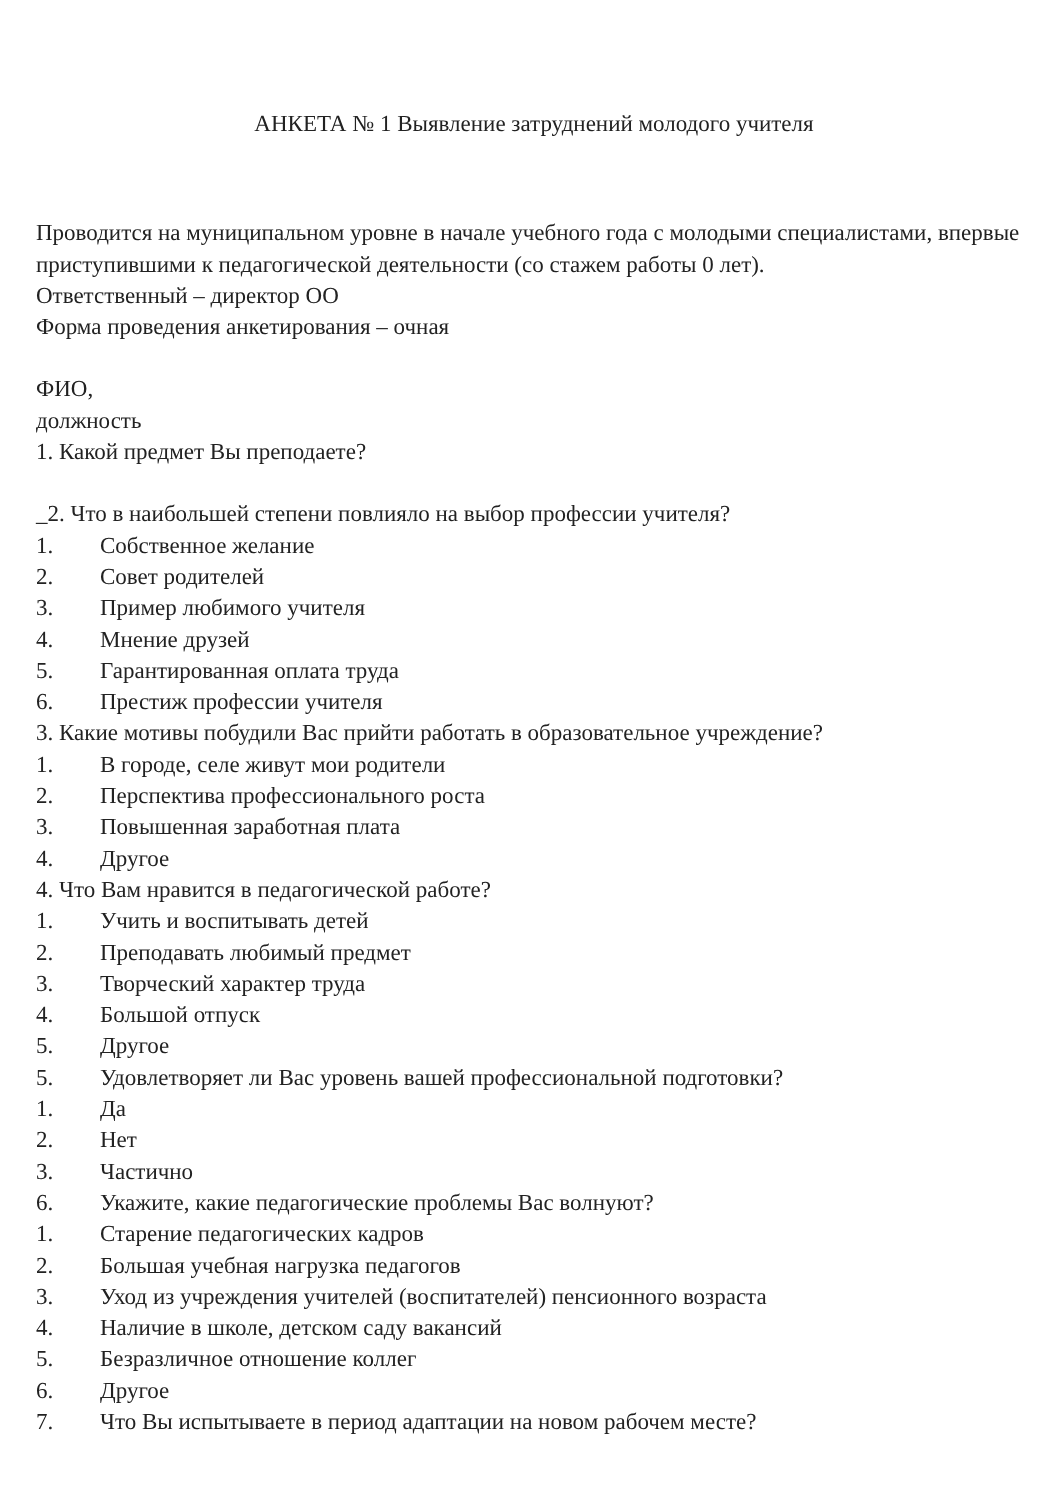АНКЕТА № 1 Выявление затруднений молодого учителя
Проводится на муниципальном уровне в начале учебного года с молодыми специалистами, впервые приступившими к педагогической деятельности (со стажем работы 0 лет).
Ответственный – директор ОО
Форма проведения анкетирования – очная
ФИО,
должность
1. Какой предмет Вы преподаете?
_2. Что в наибольшей степени повлияло на выбор профессии учителя?
1. Собственное желание
2. Совет родителей
3. Пример любимого учителя
4. Мнение друзей
5. Гарантированная оплата труда
6. Престиж профессии учителя
3. Какие мотивы побудили Вас прийти работать в образовательное учреждение?
1. В городе, селе живут мои родители
2. Перспектива профессионального роста
3. Повышенная заработная плата
4. Другое
4. Что Вам нравится в педагогической работе?
1. Учить и воспитывать детей
2. Преподавать любимый предмет
3. Творческий характер труда
4. Большой отпуск
5. Другое
5. Удовлетворяет ли Вас уровень вашей профессиональной подготовки?
1. Да
2. Нет
3. Частично
6. Укажите, какие педагогические проблемы Вас волнуют?
1. Старение педагогических кадров
2. Большая учебная нагрузка педагогов
3. Уход из учреждения учителей (воспитателей) пенсионного возраста
4. Наличие в школе, детском саду вакансий
5. Безразличное отношение коллег
6. Другое
7. Что Вы испытываете в период адаптации на новом рабочем месте?